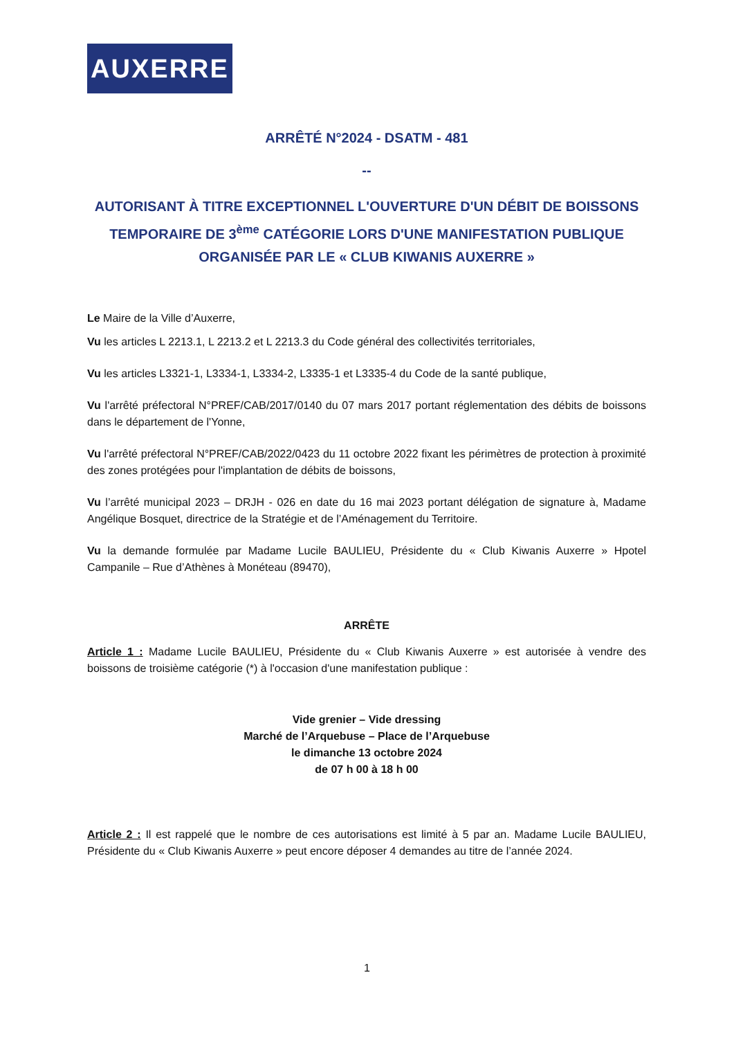AUXERRE
ARRÊTÉ N°2024 - DSATM - 481
--
AUTORISANT À TITRE EXCEPTIONNEL L'OUVERTURE D'UN DÉBIT DE BOISSONS TEMPORAIRE DE 3<sup>ème</sup> CATÉGORIE LORS D'UNE MANIFESTATION PUBLIQUE ORGANISÉE PAR LE « CLUB KIWANIS AUXERRE »
Le Maire de la Ville d’Auxerre,
Vu les articles L 2213.1, L 2213.2 et L 2213.3 du Code général des collectivités territoriales,
Vu les articles L3321-1, L3334-1, L3334-2, L3335-1 et L3335-4 du Code de la santé publique,
Vu l'arrêté préfectoral N°PREF/CAB/2017/0140 du 07 mars 2017 portant réglementation des débits de boissons dans le département de l'Yonne,
Vu l'arrêté préfectoral N°PREF/CAB/2022/0423 du 11 octobre 2022 fixant les périmètres de protection à proximité des zones protégées pour l'implantation de débits de boissons,
Vu l’arrêté municipal 2023 – DRJH - 026 en date du 16 mai 2023 portant délégation de signature à, Madame Angélique Bosquet, directrice de la Stratégie et de l’Aménagement du Territoire.
Vu la demande formulée par Madame Lucile BAULIEU, Présidente du « Club Kiwanis Auxerre » Hpotel Campanile – Rue d’Athènes à Monéteau (89470),
ARRÊTE
Article 1 : Madame Lucile BAULIEU, Présidente du « Club Kiwanis Auxerre » est autorisée à vendre des boissons de troisième catégorie (*) à l'occasion d'une manifestation publique :
Vide grenier – Vide dressing
Marché de l’Arquebuse – Place de l’Arquebuse
le dimanche 13 octobre 2024
de 07 h 00 à 18 h 00
Article 2 : Il est rappelé que le nombre de ces autorisations est limité à 5 par an. Madame Lucile BAULIEU, Présidente du « Club Kiwanis Auxerre » peut encore déposer 4 demandes au titre de l’année 2024.
1